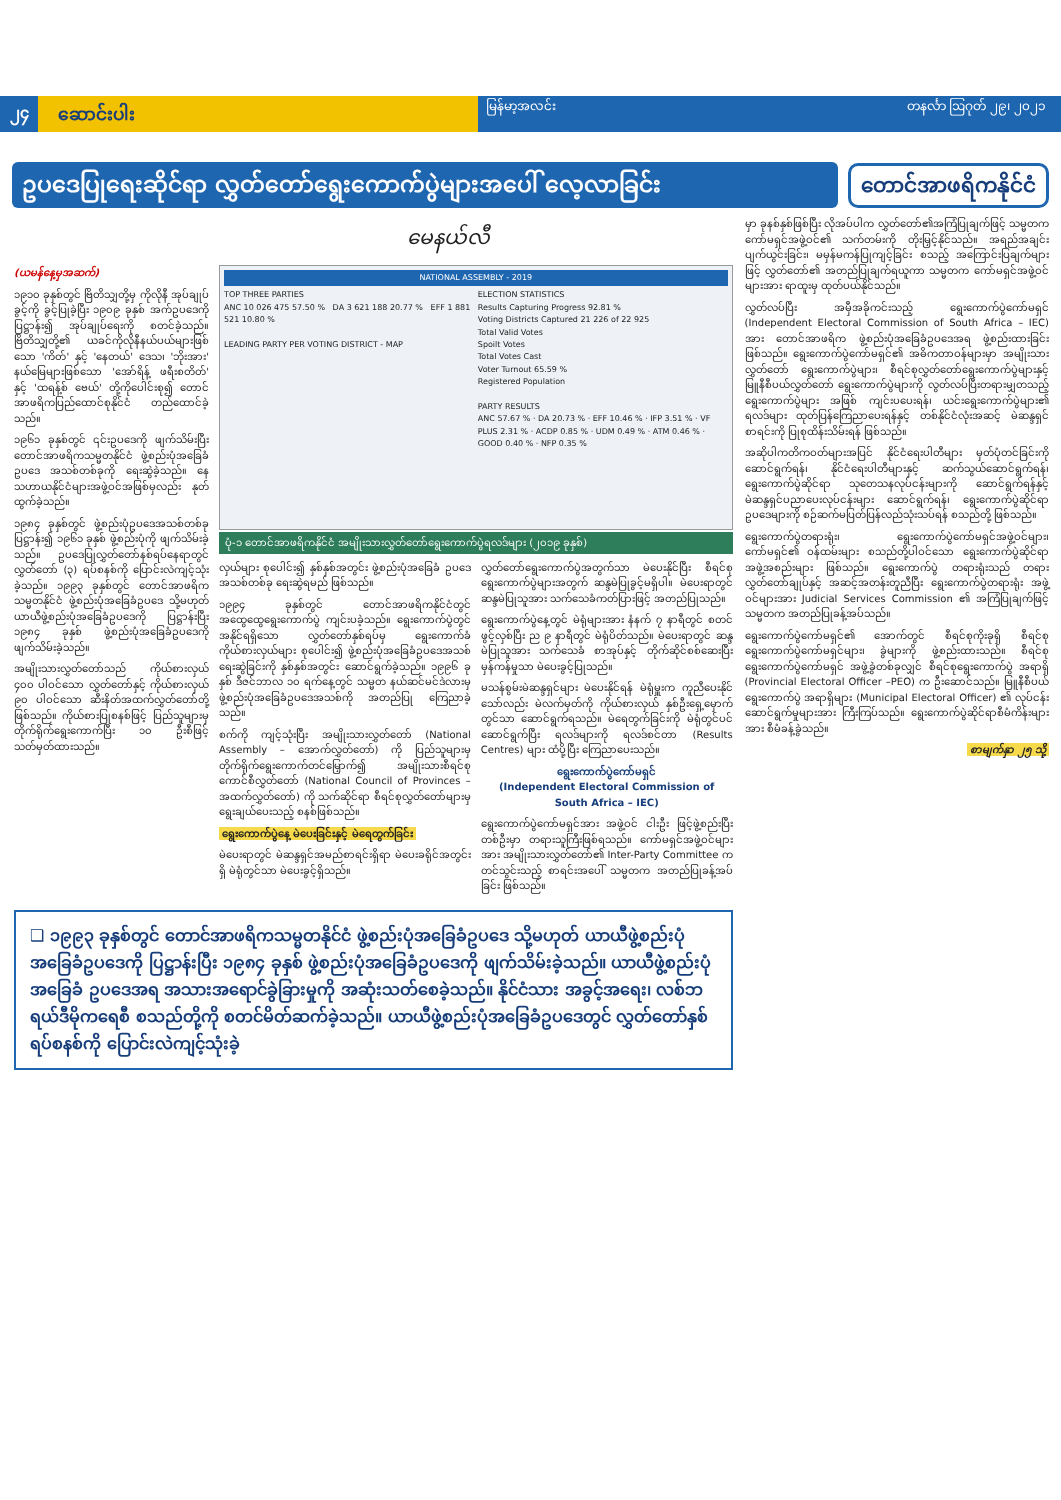၂၄
ဆောင်းပါး
မြန်မာ့အလင်း တနင်္လာ ဩဂုတ် ၂၉၊ ၂၀၂၁
ဥပဒေပြုရေးဆိုင်ရာ လွှတ်တော်ရွေးကောက်ပွဲများအပေါ် လေ့လာခြင်း
တောင်အာဖရိကနိုင်ငံ
မေနယ်လီ
(ယမန်နေ့မှအဆက်)
၁၉၁၀ ခုနှစ်တွင် ဗြိတိသျှတို့မှ ကိုလိုနီ အုပ်ချုပ်ခွင့်ကို ခွင့်ပြုခဲ့ပြီး ၁၉၀၉ ခုနှစ် အက်ဥပဒေကို ပြဋ္ဌာန်း၍ အုပ်ချုပ်ရေးကို စတင်ခဲ့သည်။ ဗြိတိသျှတို့၏ ယခင်ကိုလိုနီနယ်ပယ်များဖြစ်သော 'ကိတ်' နှင့် 'နေတယ်' ဒေသ၊ 'ဘိုးအား' နယ်မြေများဖြစ်သော 'အော်ရိန့် ဖရီးစတိတ်' နှင့် 'ထရန့်စ် ဗေယ်' တို့ကိုပေါင်းစု၍ တောင်အာဖရိကပြည်ထောင်စုနိုင်ငံ တည်ထောင်ခဲ့သည်။
၁၉၆၁ ခုနှစ်တွင် ၎င်းဥပဒေကို ဖျက်သိမ်းပြီး တောင်အာဖရိကသမ္မတနိုင်ငံ ဖွဲ့စည်းပုံအခြေခံဥပဒေ အသစ်တစ်ခုကို ရေးဆွဲခဲ့သည်။ နေသဟာယနိုင်ငံများအဖွဲ့ဝင်အဖြစ်မှလည်း နုတ်ထွက်ခဲ့သည်။
၁၉၈၄ ခုနှစ်တွင် ဖွဲ့စည်းပုံဥပဒေအသစ်တစ်ခု ပြဋ္ဌာန်း၍ ၁၉၆၁ ခုနှစ် ဖွဲ့စည်းပုံကို ဖျက်သိမ်းခဲ့သည်။ ဥပဒေပြုလွှတ်တော်နစ်ရပ်နေရာတွင် လွှတ်တော် (၃) ရပ်စနစ်ကို ပြောင်းလဲကျင့်သုံးခဲ့သည်။ ၁၉၉၃ ခုနှစ်တွင် တောင်အာဖရိကသမ္မတနိုင်ငံ ဖွဲ့စည်းပုံအခြေခံဥပဒေ သို့မဟုတ် ယာယီဖွဲ့စည်းပုံအခြေခံဥပဒေကို ပြဋ္ဌာန်းပြီး ၁၉၈၄ ခုနှစ် ဖွဲ့စည်းပုံအခြေခံဥပဒေကို ဖျက်သိမ်းခဲ့သည်။
အမျိုးသားလွှတ်တော်သည် ကိုယ်စားလှယ် ၄၀၀ ပါဝင်သော လွှတ်တော်နှင့် ကိုယ်စားလှယ် ၉၀ ပါဝင်သော ဆီးနိတ်အထက်လွှတ်တော်တို့ ဖြစ်သည်။ ကိုယ်စားပြုစနစ်ဖြင့် ပြည်သူများမှ တိုက်ရိုက်ရွေးကောက်ပြီး ၁၀ ဦးစီဖြင့် သတ်မှတ်ထားသည်။
NATIONAL ASSEMBLY - 2019
TOP THREE PARTIES
ANC 10 026 475 57.50 % DA 3 621 188 20.77 % EFF 1 881 521 10.80 %
LEADING PARTY PER VOTING DISTRICT - MAP
ELECTION STATISTICS
Results Capturing Progress 92.81 %
Voting Districts Captured 21 226 of 22 925
Total Valid Votes
Spoilt Votes
Total Votes Cast
Voter Turnout 65.59 %
Registered Population
PARTY RESULTS
ANC 57.67 % · DA 20.73 % · EFF 10.46 % · IFP 3.51 % · VF PLUS 2.31 % · ACDP 0.85 % · UDM 0.49 % · ATM 0.46 % · GOOD 0.40 % · NFP 0.35 %
ပုံ-၁ တောင်အာဖရိကနိုင်ငံ အမျိုးသားလွှတ်တော်ရွေးကောက်ပွဲရလဒ်များ (၂၀၁၉ ခုနှစ်)
လှယ်များ စုပေါင်း၍ နှစ်နှစ်အတွင်း ဖွဲ့စည်းပုံအခြေခံ ဥပဒေအသစ်တစ်ခု ရေးဆွဲရမည် ဖြစ်သည်။
၁၉၉၄ ခုနှစ်တွင် တောင်အာဖရိကနိုင်ငံတွင် အထွေထွေရွေးကောက်ပွဲ ကျင်းပခဲ့သည်။ ရွေးကောက်ပွဲတွင်အနိုင်ရရှိသော လွှတ်တော်နှစ်ရပ်မှ ရွေးကောက်ခံကိုယ်စားလှယ်များ စုပေါင်း၍ ဖွဲ့စည်းပုံအခြေခံဥပဒေအသစ် ရေးဆွဲခြင်းကို နှစ်နှစ်အတွင်း ဆောင်ရွက်ခဲ့သည်။ ၁၉၉၆ ခုနှစ် ဒီဇင်ဘာလ ၁၀ ရက်နေ့တွင် သမ္မတ နယ်ဆင်မင်ဒဲလားမှ ဖွဲ့စည်းပုံအခြေခံဥပဒေအသစ်ကို အတည်ပြု ကြေညာခဲ့သည်။
စက်ကို ကျင့်သုံးပြီး အမျိုးသားလွှတ်တော် (National Assembly – အောက်လွှတ်တော်) ကို ပြည်သူများမှ တိုက်ရိုက်ရွေးကောက်တင်မြှောက်၍ အမျိုးသားစီရင်စုကောင်စီလွှတ်တော် (National Council of Provinces – အထက်လွှတ်တော်) ကို သက်ဆိုင်ရာ စီရင်စုလွှတ်တော်များမှ ရွေးချယ်ပေးသည့် စနစ်ဖြစ်သည်။
ရွေးကောက်ပွဲနေ့ မဲပေးခြင်းနှင့် မဲရေတွက်ခြင်း
မဲပေးရာတွင် မဲဆန္ဒရှင်အမည်စာရင်းရှိရာ မဲပေးခရိုင်အတွင်းရှိ မဲရုံတွင်သာ မဲပေးခွင့်ရှိသည်။
လွှတ်တော်ရွေးကောက်ပွဲအတွက်သာ မဲပေးနိုင်ပြီး စီရင်စုရွေးကောက်ပွဲများအတွက် ဆန္ဒမဲပြုခွင့်မရှိပါ။ မဲပေးရာတွင် ဆန္ဒမဲပြုသူအား သက်သေခံကတ်ပြားဖြင့် အတည်ပြုသည်။
ရွေးကောက်ပွဲနေ့တွင် မဲရုံများအား နံနက် ၇ နာရီတွင် စတင်ဖွင့်လှစ်ပြီး ည ၉ နာရီတွင် မဲရုံပိတ်သည်။ မဲပေးရာတွင် ဆန္ဒမဲပြုသူအား သက်သေခံ စာအုပ်နှင့် တိုက်ဆိုင်စစ်ဆေးပြီး မှန်ကန်မှုသာ မဲပေးခွင့်ပြုသည်။
မသန်စွမ်းမဲဆန္ဒရှင်များ မဲပေးနိုင်ရန် မဲရုံမှူးက ကူညီပေးနိုင်သော်လည်း မဲလက်မှတ်ကို ကိုယ်စားလှယ် နှစ်ဦးရှေ့မှောက်တွင်သာ ဆောင်ရွက်ရသည်။ မဲရေတွက်ခြင်းကို မဲရုံတွင်ပင် ဆောင်ရွက်ပြီး ရလဒ်များကို ရလဒ်စင်တာ (Results Centres) များ ထံပို့ပြီး ကြေညာပေးသည်။
ရွေးကောက်ပွဲကော်မရှင်
(Independent Electoral Commission of South Africa – IEC)
ရွေးကောက်ပွဲကော်မရှင်အား အဖွဲ့ဝင် ငါးဦး ဖြင့်ဖွဲ့စည်းပြီး တစ်ဦးမှာ တရားသူကြီးဖြစ်ရသည်။ ကော်မရှင်အဖွဲ့ဝင်များအား အမျိုးသားလွှတ်တော်၏ Inter-Party Committee က တင်သွင်းသည့် စာရင်းအပေါ် သမ္မတက အတည်ပြုခန့်အပ်ခြင်း ဖြစ်သည်။
❑ ၁၉၉၃ ခုနှစ်တွင် တောင်အာဖရိကသမ္မတနိုင်ငံ ဖွဲ့စည်းပုံအခြေခံဥပဒေ သို့မဟုတ် ယာယီဖွဲ့စည်းပုံအခြေခံဥပဒေကို ပြဋ္ဌာန်းပြီး ၁၉၈၄ ခုနှစ် ဖွဲ့စည်းပုံအခြေခံဥပဒေကို ဖျက်သိမ်းခဲ့သည်။ ယာယီဖွဲ့စည်းပုံအခြေခံ ဥပဒေအရ အသားအရောင်ခွဲခြားမှုကို အဆုံးသတ်စေခဲ့သည်။ နိုင်ငံသား အခွင့်အရေး၊ လစ်ဘရယ်ဒီမိုကရေစီ စသည်တို့ကို စတင်မိတ်ဆက်ခဲ့သည်။ ယာယီဖွဲ့စည်းပုံအခြေခံဥပဒေတွင် လွှတ်တော်နှစ်ရပ်စနစ်ကို ပြောင်းလဲကျင့်သုံးခဲ့
မှာ ခုနစ်နှစ်ဖြစ်ပြီး လိုအပ်ပါက လွှတ်တော်၏အကြံပြုချက်ဖြင့် သမ္မတက ကော်မရှင်အဖွဲ့ဝင်၏ သက်တမ်းကို တိုးမြှင့်နိုင်သည်။ အရည်အချင်းပျက်ယွင်းခြင်း၊ မမှန်မကန်ပြုကျင့်ခြင်း စသည့် အကြောင်းပြချက်များဖြင့် လွှတ်တော်၏ အတည်ပြုချက်ရယူကာ သမ္မတက ကော်မရှင်အဖွဲ့ဝင်များအား ရာထူးမှ ထုတ်ပယ်နိုင်သည်။
လွှတ်လပ်ပြီး အမှီအခိုကင်းသည့် ရွေးကောက်ပွဲကော်မရှင် (Independent Electoral Commission of South Africa – IEC) အား တောင်အာဖရိက ဖွဲ့စည်းပုံအခြေခံဥပဒေအရ ဖွဲ့စည်းထားခြင်းဖြစ်သည်။ ရွေးကောက်ပွဲကော်မရှင်၏ အဓိကတာဝန်များမှာ အမျိုးသားလွှတ်တော် ရွေးကောက်ပွဲများ၊ စီရင်စုလွှတ်တော်ရွေးကောက်ပွဲများနှင့် မြူနီစီပယ်လွှတ်တော် ရွေးကောက်ပွဲများကို လွတ်လပ်ပြီးတရားမျှတသည့် ရွေးကောက်ပွဲများ အဖြစ် ကျင်းပပေးရန်၊ ယင်းရွေးကောက်ပွဲများ၏ ရလဒ်များ ထုတ်ပြန်ကြေညာပေးရန်နှင့် တစ်နိုင်ငံလုံးအဆင့် မဲဆန္ဒရှင်စာရင်းကို ပြုစုထိန်းသိမ်းရန် ဖြစ်သည်။
အဆိုပါကတိကဝတ်များအပြင် နိုင်ငံရေးပါတီများ မှတ်ပုံတင်ခြင်းကို ဆောင်ရွက်ရန်၊ နိုင်ငံရေးပါတီများနှင့် ဆက်သွယ်ဆောင်ရွက်ရန်၊ ရွေးကောက်ပွဲဆိုင်ရာ သုတေသနလုပ်ငန်းများကို ဆောင်ရွက်ရန်နှင့် မဲဆန္ဒရှင်ပညာပေးလုပ်ငန်းများ ဆောင်ရွက်ရန်၊ ရွေးကောက်ပွဲဆိုင်ရာ ဥပဒေများကို စဉ်ဆက်မပြတ်ပြန်လည်သုံးသပ်ရန် စသည်တို့ ဖြစ်သည်။
ရွေးကောက်ပွဲတရားရုံး၊ ရွေးကောက်ပွဲကော်မရှင်အဖွဲ့ဝင်များ၊ ကော်မရှင်၏ ဝန်ထမ်းများ စသည်တို့ပါဝင်သော ရွေးကောက်ပွဲဆိုင်ရာ အဖွဲ့အစည်းများ ဖြစ်သည်။ ရွေးကောက်ပွဲ တရားရုံးသည် တရားလွှတ်တော်ချုပ်နှင့် အဆင့်အတန်းတူညီပြီး ရွေးကောက်ပွဲတရားရုံး အဖွဲ့ဝင်များအား Judicial Services Commission ၏ အကြံပြုချက်ဖြင့် သမ္မတက အတည်ပြုခန့်အပ်သည်။
ရွေးကောက်ပွဲကော်မရှင်၏ အောက်တွင် စီရင်စုကိုးခုရှိ စီရင်စုရွေးကောက်ပွဲကော်မရှင်များ၊ ခွဲများကို ဖွဲ့စည်းထားသည်။ စီရင်စုရွေးကောက်ပွဲကော်မရှင် အဖွဲ့ခွဲတစ်ခုလျှင် စီရင်စုရွေးကောက်ပွဲ အရာရှိ (Provincial Electoral Officer –PEO) က ဦးဆောင်သည်။ မြူနီစီပယ်ရွေးကောက်ပွဲ အရာရှိများ (Municipal Electoral Officer) ၏ လုပ်ငန်းဆောင်ရွက်မှုများအား ကြီးကြပ်သည်။ ရွေးကောက်ပွဲဆိုင်ရာစီမံကိန်းများအား စီမံခန့်ခွဲသည်။
စာမျက်နှာ ၂၅ သို့